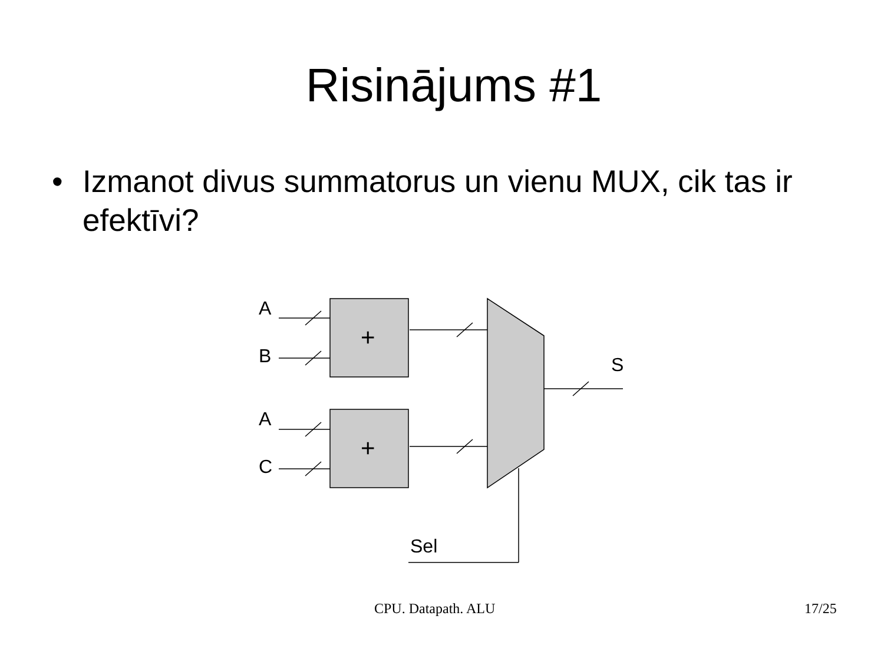Risinājums #1
• Izmanot divus summatorus un vienu MUX, cik tas ir efektīvi?
A
B
A
C
+
+
S
Sel
CPU. Datapath. ALU 17/25